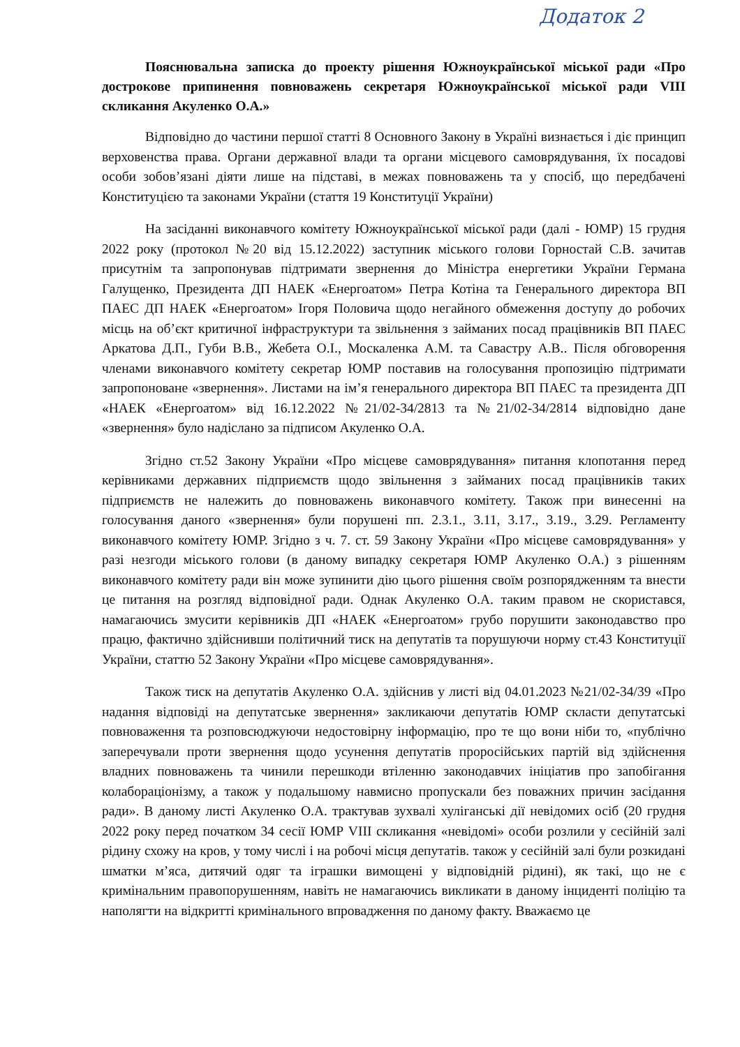Додаток 2
Пояснювальна записка до проекту рішення Южноукраїнської міської ради «Про дострокове припинення повноважень секретаря Южноукраїнської міської ради VIII скликання Акуленко О.А.»
Відповідно до частини першої статті 8 Основного Закону в Україні визнається і діє принцип верховенства права. Органи державної влади та органи місцевого самоврядування, їх посадові особи зобов’язані діяти лише на підставі, в межах повноважень та у спосіб, що передбачені Конституцією та законами України (стаття 19 Конституції України)
На засіданні виконавчого комітету Южноукраїнської міської ради (далі - ЮМР) 15 грудня 2022 року (протокол №20 від 15.12.2022) заступник міського голови Горностай С.В. зачитав присутнім та запропонував підтримати звернення до Міністра енергетики України Германа Галущенко, Президента ДП НАЕК «Енергоатом» Петра Котіна та Генерального директора ВП ПАЕС ДП НАЕК «Енергоатом» Ігоря Половича щодо негайного обмеження доступу до робочих місць на об’єкт критичної інфраструктури та звільнення з займаних посад працівників ВП ПАЕС Аркатова Д.П., Губи В.В., Жебета О.І., Москаленка А.М. та Савастру А.В.. Після обговорення членами виконавчого комітету секретар ЮМР поставив на голосування пропозицію підтримати запропоноване «звернення». Листами на ім’я генерального директора ВП ПАЕС та президента ДП «НАЕК «Енергоатом» від 16.12.2022 №21/02-34/2813 та №21/02-34/2814 відповідно дане «звернення» було надіслано за підписом Акуленко О.А.
Згідно ст.52 Закону України «Про місцеве самоврядування» питання клопотання перед керівниками державних підприємств щодо звільнення з займаних посад працівників таких підприємств не належить до повноважень виконавчого комітету. Також при винесенні на голосування даного «звернення» були порушені пп. 2.3.1., 3.11, 3.17., 3.19., 3.29. Регламенту виконавчого комітету ЮМР. Згідно з ч. 7. ст. 59 Закону України «Про місцеве самоврядування» у разі незгоди міського голови (в даному випадку секретаря ЮМР Акуленко О.А.) з рішенням виконавчого комітету ради він може зупинити дію цього рішення своїм розпорядженням та внести це питання на розгляд відповідної ради. Однак Акуленко О.А. таким правом не скористався, намагаючись змусити керівників ДП «НАЕК «Енергоатом» грубо порушити законодавство про працю, фактично здійснивши політичний тиск на депутатів та порушуючи норму ст.43 Конституції України, статтю 52 Закону України «Про місцеве самоврядування».
Також тиск на депутатів Акуленко О.А. здійснив у листі від 04.01.2023 №21/02-34/39 «Про надання відповіді на депутатське звернення» закликаючи депутатів ЮМР скласти депутатські повноваження та розповсюджуючи недостовірну інформацію, про те що вони ніби то, «публічно заперечували проти звернення щодо усунення депутатів проросійських партій від здійснення владних повноважень та чинили перешкоди втіленню законодавчих ініціатив про запобігання колабораціонізму, а також у подальшому навмисно пропускали без поважних причин засідання ради». В даному листі Акуленко О.А. трактував зухвалі хуліганські дії невідомих осіб (20 грудня 2022 року перед початком 34 сесії ЮМР VIII скликання «невідомі» особи розлили у сесійній залі рідину схожу на кров, у тому числі і на робочі місця депутатів. також у сесійній залі були розкидані шматки м’яса, дитячий одяг та іграшки вимощені у відповідній рідині), як такі, що не є кримінальним правопорушенням, навіть не намагаючись викликати в даному інциденті поліцію та наполягти на відкритті кримінального впровадження по даному факту. Вважаємо це